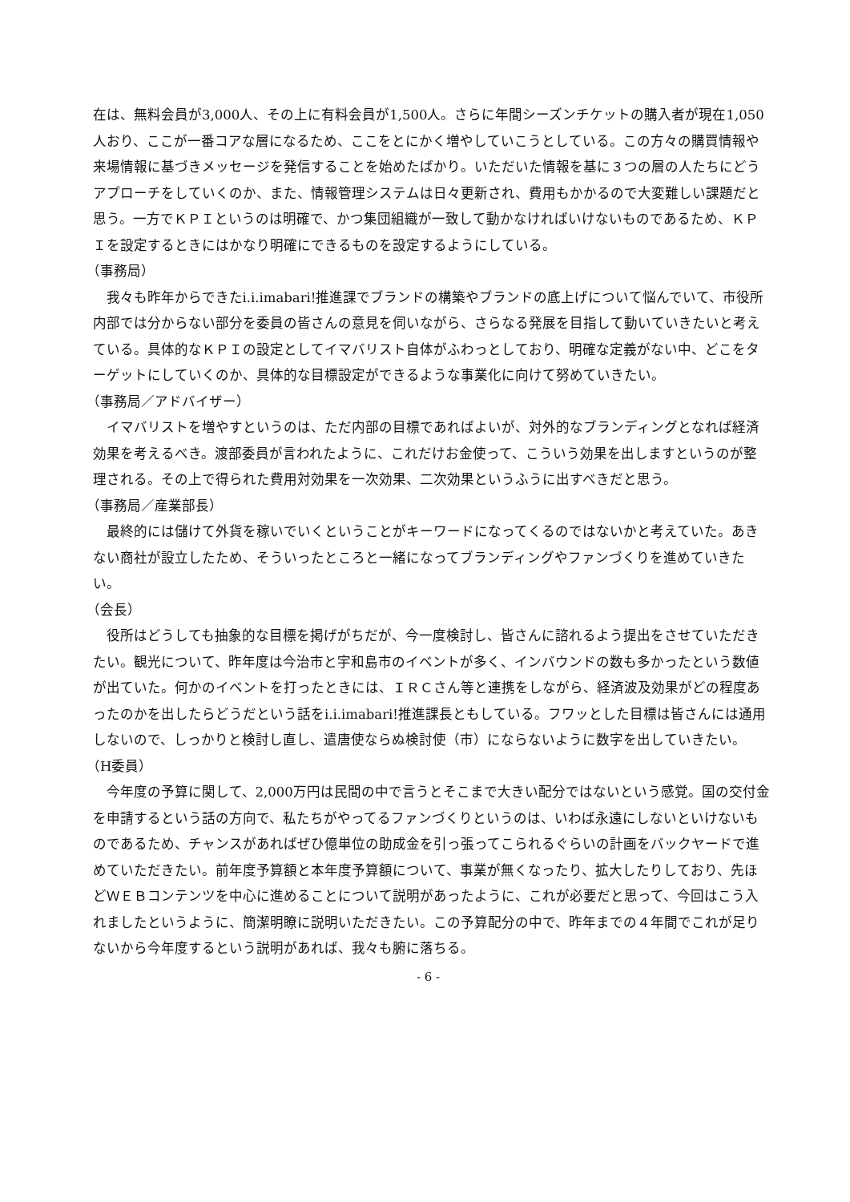在は、無料会員が3,000人、その上に有料会員が1,500人。さらに年間シーズンチケットの購入者が現在1,050人おり、ここが一番コアな層になるため、ここをとにかく増やしていこうとしている。この方々の購買情報や来場情報に基づきメッセージを発信することを始めたばかり。いただいた情報を基に３つの層の人たちにどうアプローチをしていくのか、また、情報管理システムは日々更新され、費用もかかるので大変難しい課題だと思う。一方でＫＰＩというのは明確で、かつ集団組織が一致して動かなければいけないものであるため、ＫＰＩを設定するときにはかなり明確にできるものを設定するようにしている。
（事務局）
我々も昨年からできたi.i.imabari!推進課でブランドの構築やブランドの底上げについて悩んでいて、市役所内部では分からない部分を委員の皆さんの意見を伺いながら、さらなる発展を目指して動いていきたいと考えている。具体的なＫＰＩの設定としてイマバリスト自体がふわっとしており、明確な定義がない中、どこをターゲットにしていくのか、具体的な目標設定ができるような事業化に向けて努めていきたい。
（事務局／アドバイザー）
イマバリストを増やすというのは、ただ内部の目標であればよいが、対外的なブランディングとなれば経済効果を考えるべき。渡部委員が言われたように、これだけお金使って、こういう効果を出しますというのが整理される。その上で得られた費用対効果を一次効果、二次効果というふうに出すべきだと思う。
（事務局／産業部長）
最終的には儲けて外貨を稼いでいくということがキーワードになってくるのではないかと考えていた。あきない商社が設立したため、そういったところと一緒になってブランディングやファンづくりを進めていきたい。
（会長）
役所はどうしても抽象的な目標を掲げがちだが、今一度検討し、皆さんに諮れるよう提出をさせていただきたい。観光について、昨年度は今治市と宇和島市のイベントが多く、インバウンドの数も多かったという数値が出ていた。何かのイベントを打ったときには、ＩＲＣさん等と連携をしながら、経済波及効果がどの程度あったのかを出したらどうだという話をi.i.imabari!推進課長ともしている。フワッとした目標は皆さんには通用しないので、しっかりと検討し直し、遣唐使ならぬ検討使（市）にならないように数字を出していきたい。
（H委員）
今年度の予算に関して、2,000万円は民間の中で言うとそこまで大きい配分ではないという感覚。国の交付金を申請するという話の方向で、私たちがやってるファンづくりというのは、いわば永遠にしないといけないものであるため、チャンスがあればぜひ億単位の助成金を引っ張ってこられるぐらいの計画をバックヤードで進めていただきたい。前年度予算額と本年度予算額について、事業が無くなったり、拡大したりしており、先ほどＷＥＢコンテンツを中心に進めることについて説明があったように、これが必要だと思って、今回はこう入れましたというように、簡潔明瞭に説明いただきたい。この予算配分の中で、昨年までの４年間でこれが足りないから今年度するという説明があれば、我々も腑に落ちる。
- 6 -